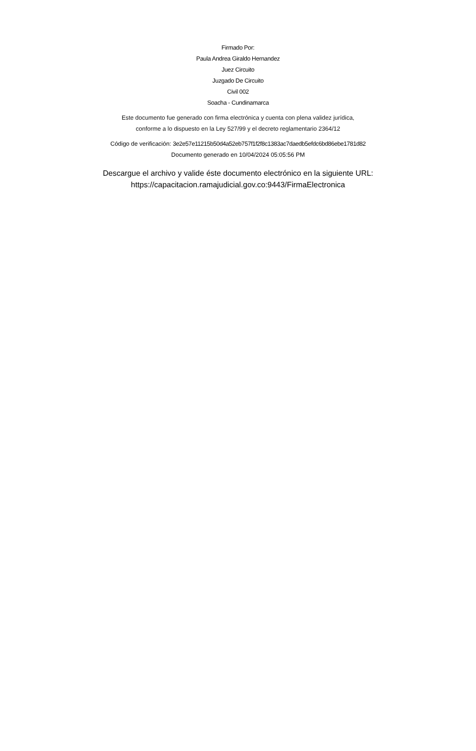Firmado Por:
Paula Andrea Giraldo Hernandez
Juez Circuito
Juzgado De Circuito
Civil 002
Soacha - Cundinamarca
Este documento fue generado con firma electrónica y cuenta con plena validez jurídica,
conforme a lo dispuesto en la Ley 527/99 y el decreto reglamentario 2364/12
Código de verificación: 3e2e57e11215b50d4a52eb757f1f2f8c1383ac7daedb5efdc6bd86ebe1781d82
Documento generado en 10/04/2024 05:05:56 PM
Descargue el archivo y valide éste documento electrónico en la siguiente URL:
https://capacitacion.ramajudicial.gov.co:9443/FirmaElectronica